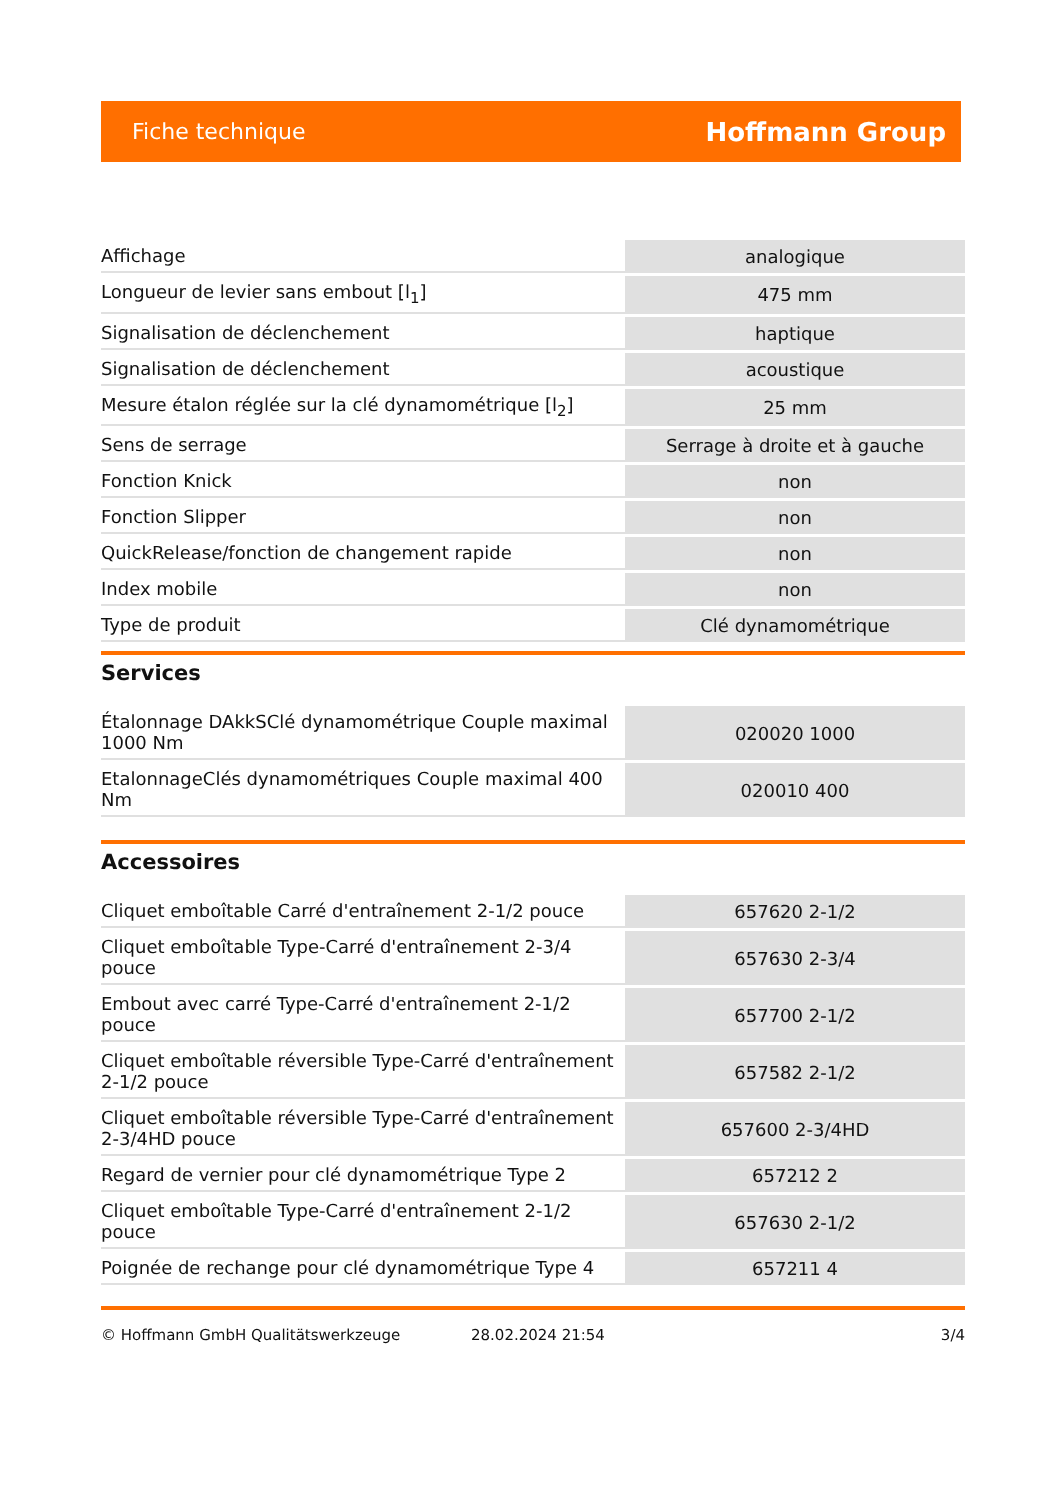Fiche technique Hoffmann Group
| Affichage | analogique |
| Longueur de levier sans embout [l<sub>1</sub>] | 475 mm |
| Signalisation de déclenchement | haptique |
| Signalisation de déclenchement | acoustique |
| Mesure étalon réglée sur la clé dynamométrique [l<sub>2</sub>] | 25 mm |
| Sens de serrage | Serrage à droite et à gauche |
| Fonction Knick | non |
| Fonction Slipper | non |
| QuickRelease/fonction de changement rapide | non |
| Index mobile | non |
| Type de produit | Clé dynamométrique |
Services
| Étalonnage DAkkSClé dynamométrique Couple maximal 1000 Nm | 020020 1000 |
| EtalonnageClés dynamométriques Couple maximal 400 Nm | 020010 400 |
Accessoires
| Cliquet emboîtable Carré d'entraînement 2-1/2 pouce | 657620 2-1/2 |
| Cliquet emboîtable Type-Carré d'entraînement 2-3/4 pouce | 657630 2-3/4 |
| Embout avec carré Type-Carré d'entraînement 2-1/2 pouce | 657700 2-1/2 |
| Cliquet emboîtable réversible Type-Carré d'entraînement 2-1/2 pouce | 657582 2-1/2 |
| Cliquet emboîtable réversible Type-Carré d'entraînement 2-3/4HD pouce | 657600 2-3/4HD |
| Regard de vernier pour clé dynamométrique Type 2 | 657212 2 |
| Cliquet emboîtable Type-Carré d'entraînement 2-1/2 pouce | 657630 2-1/2 |
| Poignée de rechange pour clé dynamométrique Type 4 | 657211 4 |
© Hoffmann GmbH Qualitätswerkzeuge 28.02.2024 21:54 3/4